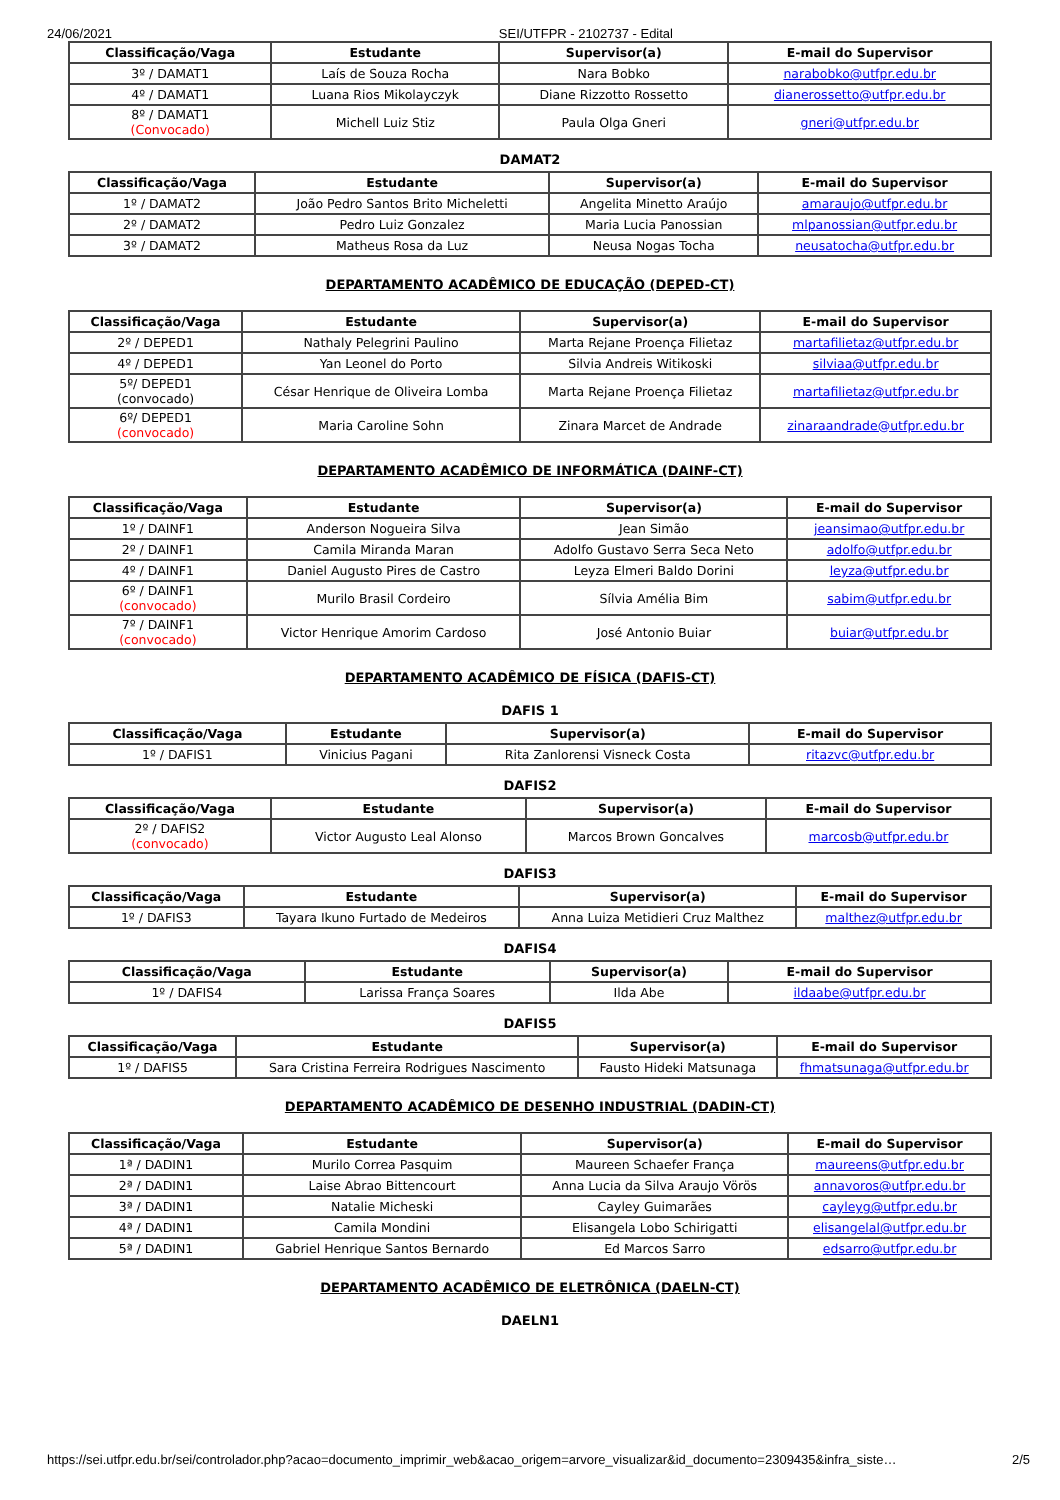24/06/2021 SEI/UTFPR - 2102737 - Edital
| Classificação/Vaga | Estudante | Supervisor(a) | E-mail do Supervisor |
| --- | --- | --- | --- |
| 3º / DAMAT1 | Laís de Souza Rocha | Nara Bobko | narabobko@utfpr.edu.br |
| 4º / DAMAT1 | Luana Rios Mikolayczyk | Diane Rizzotto Rossetto | dianerossetto@utfpr.edu.br |
| 8º / DAMAT1 (Convocado) | Michell Luiz Stiz | Paula Olga Gneri | gneri@utfpr.edu.br |
DAMAT2
| Classificação/Vaga | Estudante | Supervisor(a) | E-mail do Supervisor |
| --- | --- | --- | --- |
| 1º / DAMAT2 | João Pedro Santos Brito Micheletti | Angelita Minetto Araújo | amaraujo@utfpr.edu.br |
| 2º / DAMAT2 | Pedro Luiz Gonzalez | Maria Lucia Panossian | mlpanossian@utfpr.edu.br |
| 3º / DAMAT2 | Matheus Rosa da Luz | Neusa Nogas Tocha | neusatocha@utfpr.edu.br |
DEPARTAMENTO ACADÊMICO DE EDUCAÇÃO (DEPED-CT)
| Classificação/Vaga | Estudante | Supervisor(a) | E-mail do Supervisor |
| --- | --- | --- | --- |
| 2º / DEPED1 | Nathaly Pelegrini Paulino | Marta Rejane Proença Filietaz | martafilietaz@utfpr.edu.br |
| 4º / DEPED1 | Yan Leonel do Porto | Silvia Andreis Witikoski | silviaa@utfpr.edu.br |
| 5º/ DEPED1 (convocado) | César Henrique de Oliveira Lomba | Marta Rejane Proença Filietaz | martafilietaz@utfpr.edu.br |
| 6º/ DEPED1 (convocado) | Maria Caroline Sohn | Zinara Marcet de Andrade | zinaraandrade@utfpr.edu.br |
DEPARTAMENTO ACADÊMICO DE INFORMÁTICA (DAINF-CT)
| Classificação/Vaga | Estudante | Supervisor(a) | E-mail do Supervisor |
| --- | --- | --- | --- |
| 1º / DAINF1 | Anderson Nogueira Silva | Jean Simão | jeansimao@utfpr.edu.br |
| 2º / DAINF1 | Camila Miranda Maran | Adolfo Gustavo Serra Seca Neto | adolfo@utfpr.edu.br |
| 4º / DAINF1 | Daniel Augusto Pires de Castro | Leyza Elmeri Baldo Dorini | leyza@utfpr.edu.br |
| 6º / DAINF1 (convocado) | Murilo Brasil Cordeiro | Sílvia Amélia Bim | sabim@utfpr.edu.br |
| 7º / DAINF1 (convocado) | Victor Henrique Amorim Cardoso | José Antonio Buiar | buiar@utfpr.edu.br |
DEPARTAMENTO ACADÊMICO DE FÍSICA (DAFIS-CT)
DAFIS 1
| Classificação/Vaga | Estudante | Supervisor(a) | E-mail do Supervisor |
| --- | --- | --- | --- |
| 1º / DAFIS1 | Vinicius Pagani | Rita Zanlorensi Visneck Costa | ritazvc@utfpr.edu.br |
DAFIS2
| Classificação/Vaga | Estudante | Supervisor(a) | E-mail do Supervisor |
| --- | --- | --- | --- |
| 2º / DAFIS2 (convocado) | Victor Augusto Leal Alonso | Marcos Brown Goncalves | marcosb@utfpr.edu.br |
DAFIS3
| Classificação/Vaga | Estudante | Supervisor(a) | E-mail do Supervisor |
| --- | --- | --- | --- |
| 1º / DAFIS3 | Tayara Ikuno Furtado de Medeiros | Anna Luiza Metidieri Cruz Malthez | malthez@utfpr.edu.br |
DAFIS4
| Classificação/Vaga | Estudante | Supervisor(a) | E-mail do Supervisor |
| --- | --- | --- | --- |
| 1º / DAFIS4 | Larissa França Soares | Ilda Abe | ildaabe@utfpr.edu.br |
DAFIS5
| Classificação/Vaga | Estudante | Supervisor(a) | E-mail do Supervisor |
| --- | --- | --- | --- |
| 1º / DAFIS5 | Sara Cristina Ferreira Rodrigues Nascimento | Fausto Hideki Matsunaga | fhmatsunaga@utfpr.edu.br |
DEPARTAMENTO ACADÊMICO DE DESENHO INDUSTRIAL (DADIN-CT)
| Classificação/Vaga | Estudante | Supervisor(a) | E-mail do Supervisor |
| --- | --- | --- | --- |
| 1ª / DADIN1 | Murilo Correa Pasquim | Maureen Schaefer França | maureens@utfpr.edu.br |
| 2ª / DADIN1 | Laise Abrao Bittencourt | Anna Lucia da Silva Araujo Vörös | annavoros@utfpr.edu.br |
| 3ª / DADIN1 | Natalie Micheski | Cayley Guimarães | cayleyg@utfpr.edu.br |
| 4ª / DADIN1 | Camila Mondini | Elisangela Lobo Schirigatti | elisangelal@utfpr.edu.br |
| 5ª / DADIN1 | Gabriel Henrique Santos Bernardo | Ed Marcos Sarro | edsarro@utfpr.edu.br |
DEPARTAMENTO ACADÊMICO DE ELETRÔNICA (DAELN-CT)
DAELN1
https://sei.utfpr.edu.br/sei/controlador.php?acao=documento_imprimir_web&acao_origem=arvore_visualizar&id_documento=2309435&infra_siste… 2/5